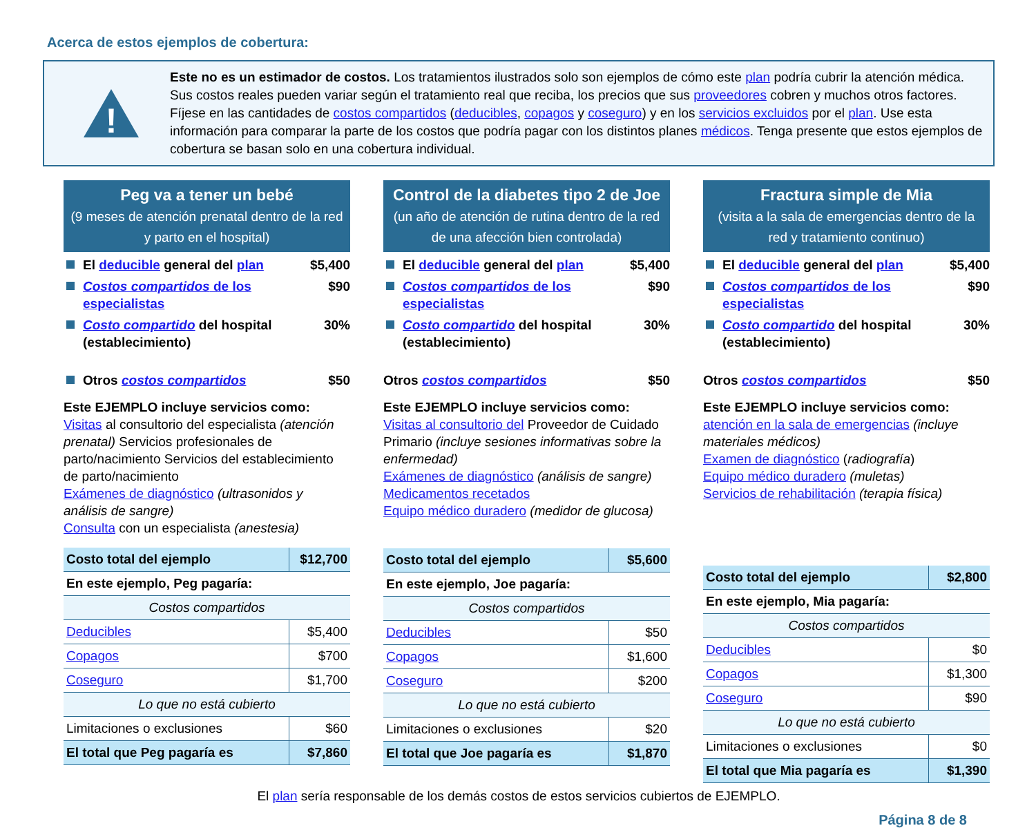Acerca de estos ejemplos de cobertura:
!
Este no es un estimador de costos. Los tratamientos ilustrados solo son ejemplos de cómo este plan podría cubrir la atención médica. Sus costos reales pueden variar según el tratamiento real que reciba, los precios que sus proveedores cobren y muchos otros factores. Fíjese en las cantidades de costos compartidos (deducibles, copagos y coseguro) y en los servicios excluidos por el plan. Use esta información para comparar la parte de los costos que podría pagar con los distintos planes médicos. Tenga presente que estos ejemplos de cobertura se basan solo en una cobertura individual.
Peg va a tener un bebé
(9 meses de atención prenatal dentro de la red y parto en el hospital)
El deducible general del plan $5,400
Costos compartidos de los especialistas $90
Costo compartido del hospital (establecimiento) 30%
Otros costos compartidos $50
Este EJEMPLO incluye servicios como:
Visitas al consultorio del especialista (atención prenatal) Servicios profesionales de parto/nacimiento Servicios del establecimiento de parto/nacimiento
Exámenes de diagnóstico (ultrasonidos y análisis de sangre)
Consulta con un especialista (anestesia)
| Costo total del ejemplo | $12,700 |
| En este ejemplo, Peg pagaría: | |
| Costos compartidos | |
| Deducibles | $5,400 |
| Copagos | $700 |
| Coseguro | $1,700 |
| Lo que no está cubierto | |
| Limitaciones o exclusiones | $60 |
| El total que Peg pagaría es | $7,860 |
Control de la diabetes tipo 2 de Joe
(un año de atención de rutina dentro de la red de una afección bien controlada)
El deducible general del plan $5,400
Costos compartidos de los especialistas $90
Costo compartido del hospital (establecimiento) 30%
Otros costos compartidos $50
Este EJEMPLO incluye servicios como: Visitas al consultorio del Proveedor de Cuidado Primario (incluye sesiones informativas sobre la enfermedad)
Exámenes de diagnóstico (análisis de sangre)
Medicamentos recetados
Equipo médico duradero (medidor de glucosa)
| Costo total del ejemplo | $5,600 |
| En este ejemplo, Joe pagaría: | |
| Costos compartidos | |
| Deducibles | $50 |
| Copagos | $1,600 |
| Coseguro | $200 |
| Lo que no está cubierto | |
| Limitaciones o exclusiones | $20 |
| El total que Joe pagaría es | $1,870 |
Fractura simple de Mia
(visita a la sala de emergencias dentro de la red y tratamiento continuo)
El deducible general del plan $5,400
Costos compartidos de los especialistas $90
Costo compartido del hospital (establecimiento) 30%
Otros costos compartidos $50
Este EJEMPLO incluye servicios como:
atención en la sala de emergencias (incluye materiales médicos)
Examen de diagnóstico (radiografía)
Equipo médico duradero (muletas)
Servicios de rehabilitación (terapia física)
| Costo total del ejemplo | $2,800 |
| En este ejemplo, Mia pagaría: | |
| Costos compartidos | |
| Deducibles | $0 |
| Copagos | $1,300 |
| Coseguro | $90 |
| Lo que no está cubierto | |
| Limitaciones o exclusiones | $0 |
| El total que Mia pagaría es | $1,390 |
El plan sería responsable de los demás costos de estos servicios cubiertos de EJEMPLO.
Página 8 de 8